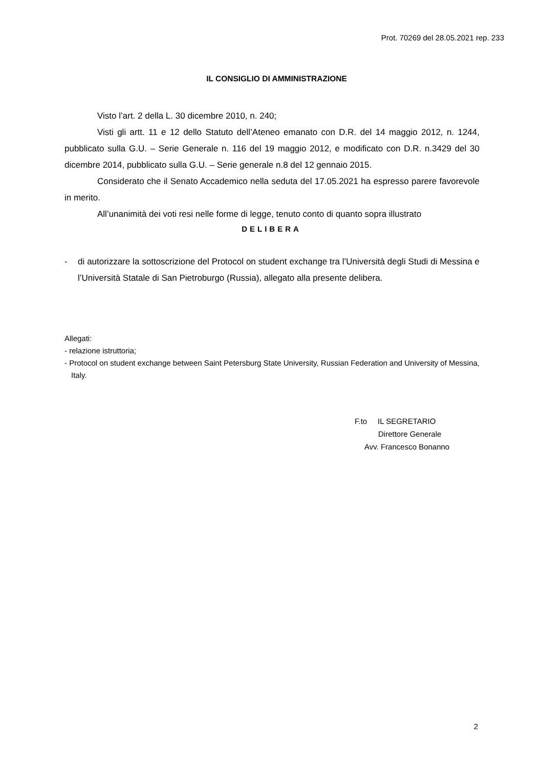Prot. 70269 del 28.05.2021 rep. 233
IL CONSIGLIO DI AMMINISTRAZIONE
Visto l’art. 2 della L. 30 dicembre 2010, n. 240;
Visti gli artt. 11 e 12 dello Statuto dell’Ateneo emanato con D.R. del 14 maggio 2012, n. 1244, pubblicato sulla G.U. – Serie Generale n. 116 del 19 maggio 2012, e modificato con D.R. n.3429 del 30 dicembre 2014, pubblicato sulla G.U. – Serie generale n.8 del 12 gennaio 2015.
Considerato che il Senato Accademico nella seduta del 17.05.2021 ha espresso parere favorevole in merito.
All’unanimità dei voti resi nelle forme di legge, tenuto conto di quanto sopra illustrato
DELIBERA
- di autorizzare la sottoscrizione del Protocol on student exchange tra l’Università degli Studi di Messina e l’Università Statale di San Pietroburgo (Russia), allegato alla presente delibera.
Allegati:
- relazione istruttoria;
- Protocol on student exchange between Saint Petersburg State University, Russian Federation and University of Messina, Italy.
F.to IL SEGRETARIO
Direttore Generale
Avv. Francesco Bonanno
2